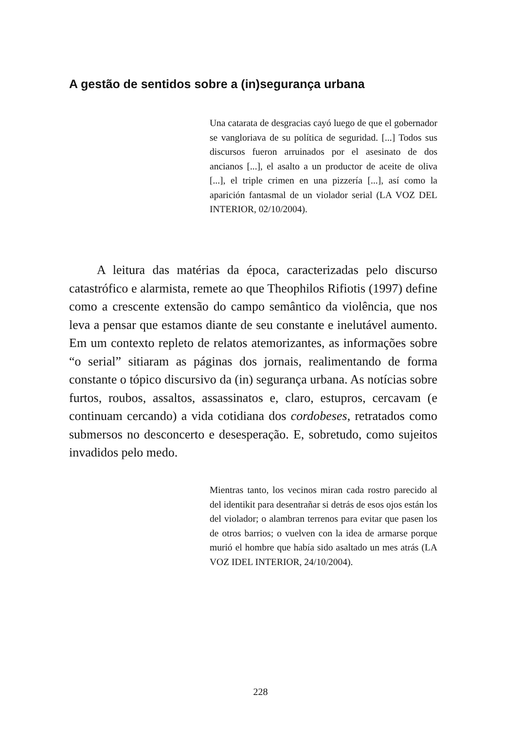A gestão de sentidos sobre a (in)segurança urbana
Una catarata de desgracias cayó luego de que el gobernador se vangloriava de su política de seguridad. [...] Todos sus discursos fueron arruinados por el asesinato de dos ancianos [...], el asalto a un productor de aceite de oliva [...], el triple crimen en una pizzería [...], así como la aparición fantasmal de un violador serial (LA VOZ DEL INTERIOR, 02/10/2004).
A leitura das matérias da época, caracterizadas pelo discurso catastrófico e alarmista, remete ao que Theophilos Rifiotis (1997) define como a crescente extensão do campo semântico da violência, que nos leva a pensar que estamos diante de seu constante e inelutável aumento. Em um contexto repleto de relatos atemorizantes, as informações sobre “o serial” sitiaram as páginas dos jornais, realimentando de forma constante o tópico discursivo da (in) segurança urbana. As notícias sobre furtos, roubos, assaltos, assassinatos e, claro, estupros, cercavam (e continuam cercando) a vida cotidiana dos cordobeses, retratados como submersos no desconcerto e desesperação. E, sobretudo, como sujeitos invadidos pelo medo.
Mientras tanto, los vecinos miran cada rostro parecido al del identikit para desentrañar si detrás de esos ojos están los del violador; o alambran terrenos para evitar que pasen los de otros barrios; o vuelven con la idea de armarse porque murió el hombre que había sido asaltado un mes atrás (LA VOZ IDEL INTERIOR, 24/10/2004).
228